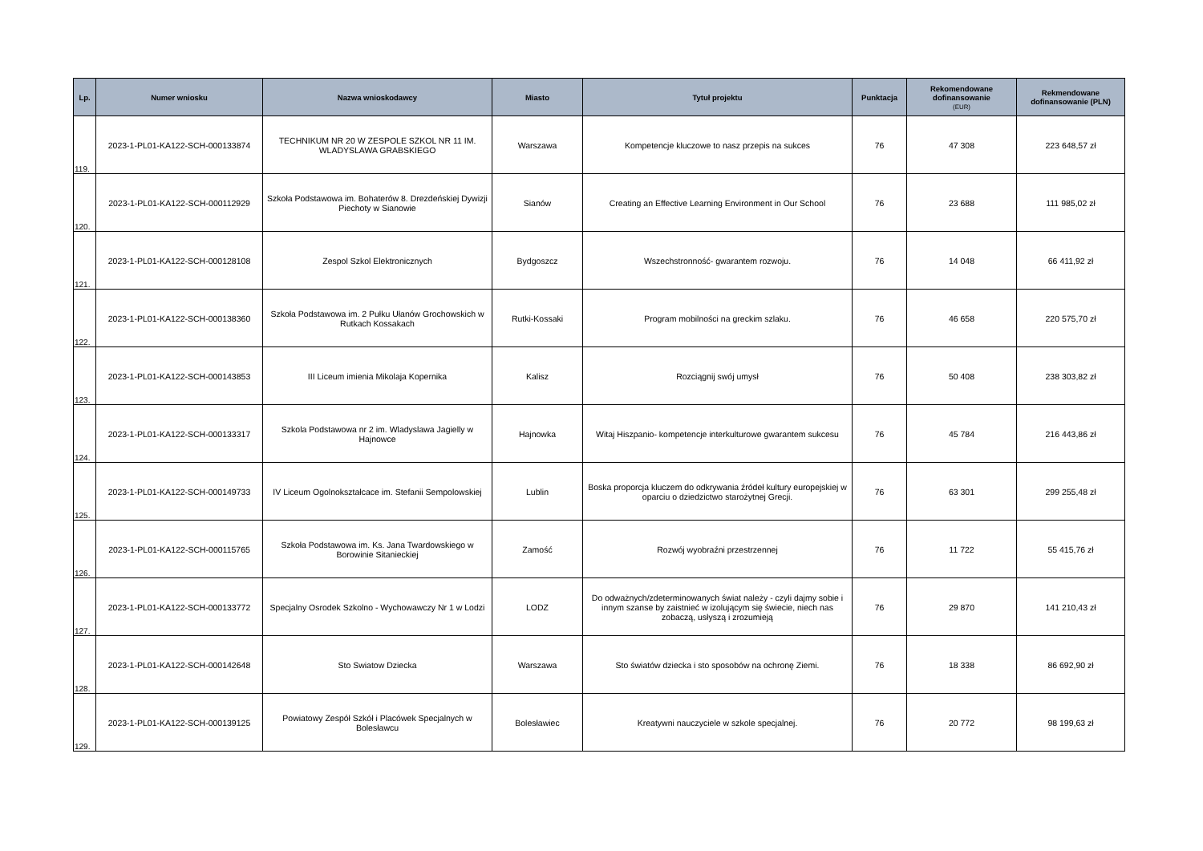| Lp. | Numer wniosku | Nazwa wnioskodawcy | Miasto | Tytuł projektu | Punktacja | Rekomendowane dofinansowanie (EUR) | Rekmendowane dofinansowanie (PLN) |
| --- | --- | --- | --- | --- | --- | --- | --- |
| 119. | 2023-1-PL01-KA122-SCH-000133874 | TECHNIKUM NR 20 W ZESPOLE SZKOL NR 11 IM. WLADYSLAWA GRABSKIEGO | Warszawa | Kompetencje kluczowe to nasz przepis na sukces | 76 | 47 308 | 223 648,57 zł |
| 120. | 2023-1-PL01-KA122-SCH-000112929 | Szkoła Podstawowa im. Bohaterów 8. Drezdeńskiej Dywizji Piechoty w Sianowie | Sianów | Creating an Effective Learning Environment in Our School | 76 | 23 688 | 111 985,02 zł |
| 121. | 2023-1-PL01-KA122-SCH-000128108 | Zespol Szkol Elektronicznych | Bydgoszcz | Wszechstronność- gwarantem rozwoju. | 76 | 14 048 | 66 411,92 zł |
| 122. | 2023-1-PL01-KA122-SCH-000138360 | Szkoła Podstawowa im. 2 Pułku Ułanów Grochowskich w Rutkach Kossakach | Rutki-Kossaki | Program mobilności na greckim szlaku. | 76 | 46 658 | 220 575,70 zł |
| 123. | 2023-1-PL01-KA122-SCH-000143853 | III Liceum imienia Mikolaja Kopernika | Kalisz | Rozciągnij swój umysł | 76 | 50 408 | 238 303,82 zł |
| 124. | 2023-1-PL01-KA122-SCH-000133317 | Szkola Podstawowa nr 2 im. Wladyslawa Jagielly w Hajnowce | Hajnowka | Witaj Hiszpanio- kompetencje interkulturowe gwarantem sukcesu | 76 | 45 784 | 216 443,86 zł |
| 125. | 2023-1-PL01-KA122-SCH-000149733 | IV Liceum Ogolnokształcace im. Stefanii Sempolowskiej | Lublin | Boska proporcja kluczem do odkrywania źródeł kultury europejskiej w oparciu o dziedzictwo starożytnej Grecji. | 76 | 63 301 | 299 255,48 zł |
| 126. | 2023-1-PL01-KA122-SCH-000115765 | Szkoła Podstawowa im. Ks. Jana Twardowskiego w Borowinie Sitanieckiej | Zamość | Rozwój wyobraźni przestrzennej | 76 | 11 722 | 55 415,76 zł |
| 127. | 2023-1-PL01-KA122-SCH-000133772 | Specjalny Osrodek Szkolno - Wychowawczy Nr 1 w Lodzi | LODZ | Do odważnych/zdeterminowanych świat należy - czyli dajmy sobie i innym szanse by zaistnieć w izolującym się świecie, niech nas zobaczą, usłyszą i zrozumieją | 76 | 29 870 | 141 210,43 zł |
| 128. | 2023-1-PL01-KA122-SCH-000142648 | Sto Swiatow Dziecka | Warszawa | Sto światów dziecka i sto sposobów na ochronę Ziemi. | 76 | 18 338 | 86 692,90 zł |
| 129. | 2023-1-PL01-KA122-SCH-000139125 | Powiatowy Zespół Szkół i Placówek Specjalnych w Bolesławcu | Bolesławiec | Kreatywni nauczyciele w szkole specjalnej. | 76 | 20 772 | 98 199,63 zł |